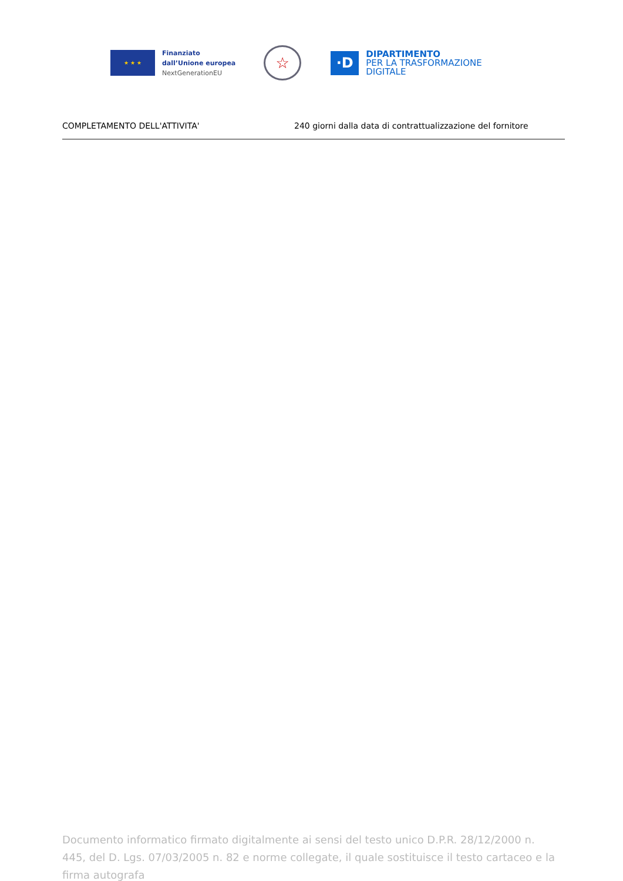★ ★ ★
Finanziato
dall’Unione europea
NextGenerationEU
☆
·D
DIPARTIMENTO
PER LA TRASFORMAZIONE
DIGITALE
| COMPLETAMENTO DELL'ATTIVITA' | 240 giorni dalla data di contrattualizzazione del fornitore |
Documento informatico firmato digitalmente ai sensi del testo unico D.P.R. 28/12/2000 n. 445, del D. Lgs. 07/03/2005 n. 82 e norme collegate, il quale sostituisce il testo cartaceo e la firma autografa